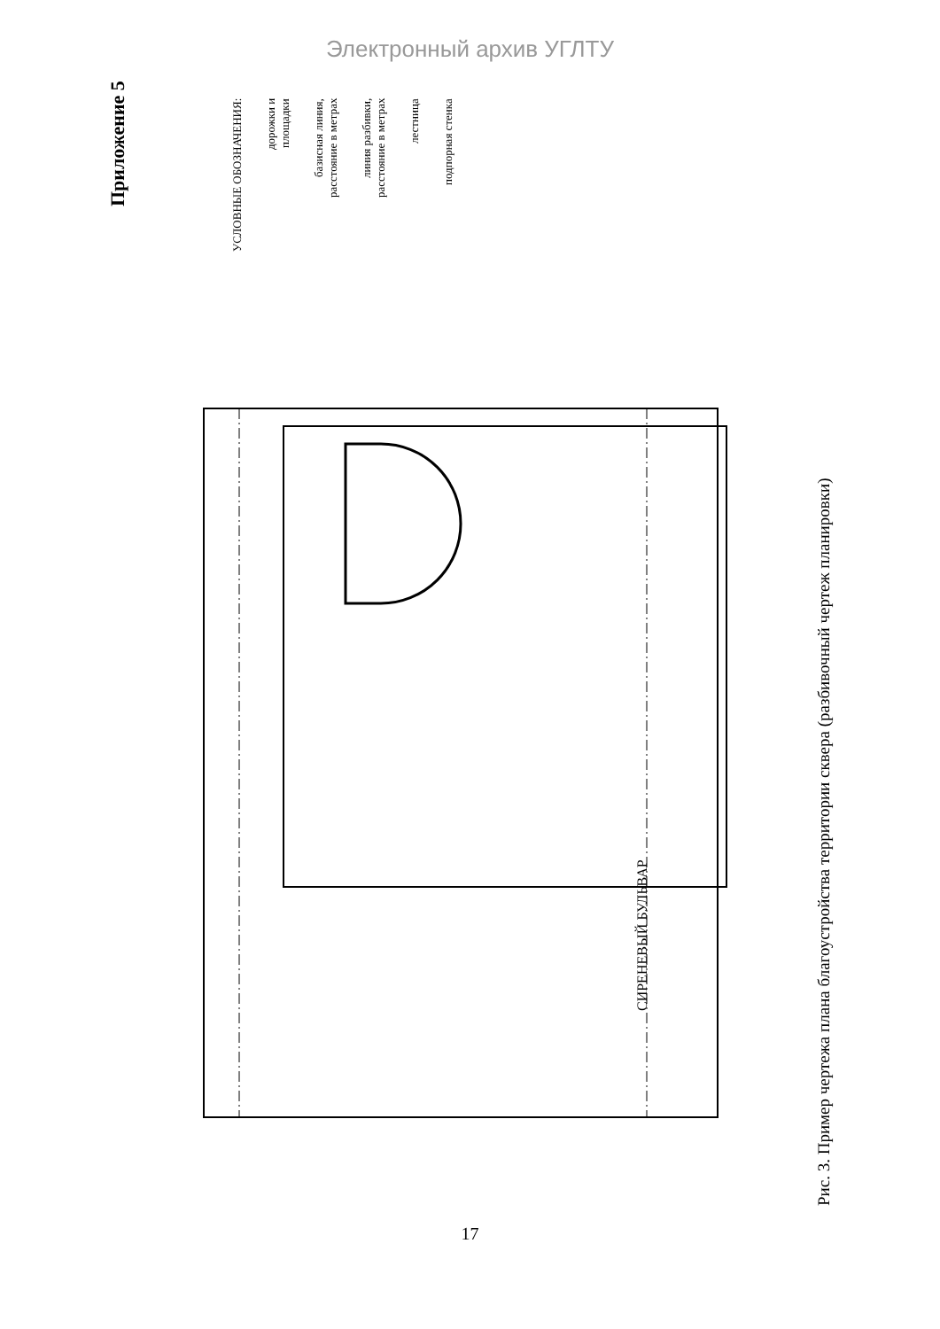Электронный архив УГЛТУ
Приложение 5
УСЛОВНЫЕ ОБОЗНАЧЕНИЯ:
дорожки и
площадки
базисная линия,
расстояние в метрах
линия разбивки,
расстояние в метрах
лестница
подпорная стенка
СИРЕНЕВЫЙ БУЛЬВАР
Рис. 3. Пример чертежа плана благоустройства территории сквера (разбивочный чертеж планировки)
17